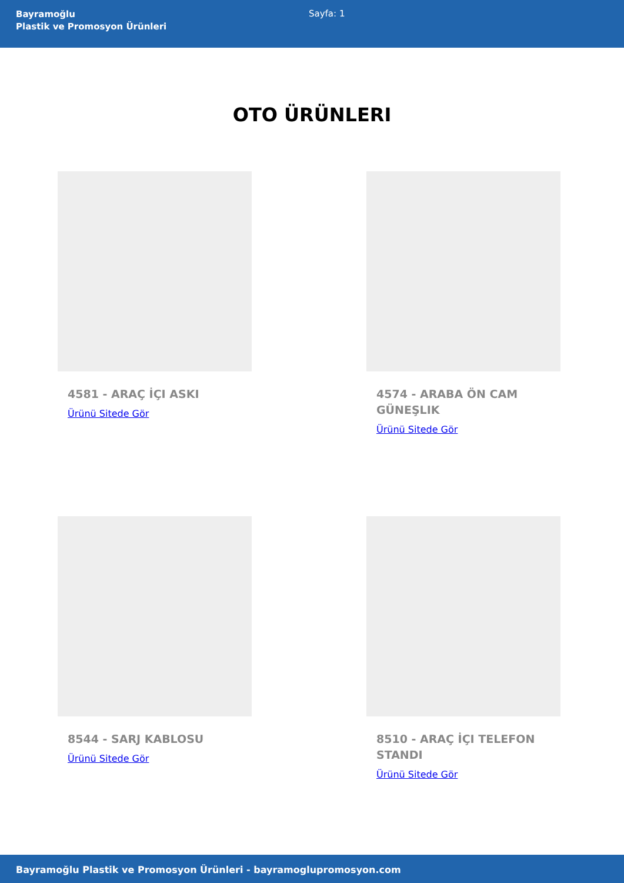Bayramoğlu
Plastik ve Promosyon Ürünleri
Sayfa: 1
OTO ÜRÜNLERI
4581 - ARAÇ İÇI ASKI
Ürünü Sitede Gör
4574 - ARABA ÖN CAM GÜNEŞLIK
Ürünü Sitede Gör
8544 - SARJ KABLOSU
Ürünü Sitede Gör
8510 - ARAÇ İÇI TELEFON STANDI
Ürünü Sitede Gör
Bayramoğlu Plastik ve Promosyon Ürünleri - bayramoglupromosyon.com